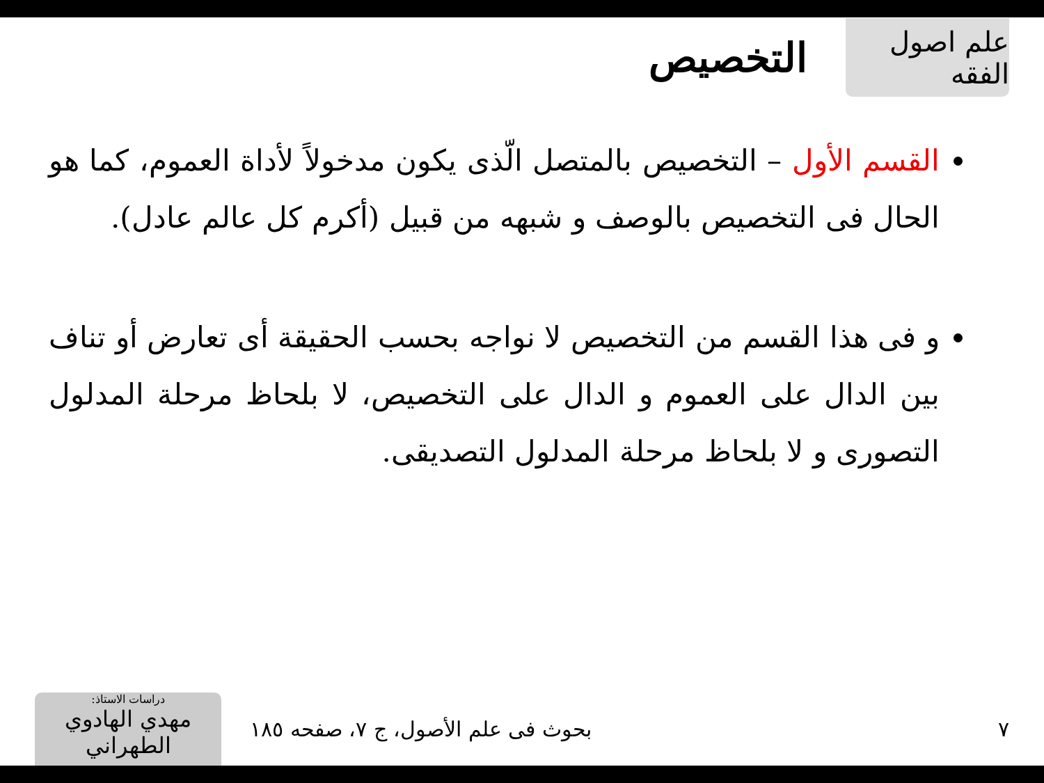علم اصول الفقه
التخصيص
القسم الأول – التخصيص بالمتصل الّذى يكون مدخولاً لأداة العموم، كما هو الحال فى التخصيص بالوصف و شبهه من قبيل (أكرم كل عالم عادل).
و فى هذا القسم من التخصيص لا نواجه بحسب الحقيقة أى تعارض أو تناف بين الدال على العموم و الدال على التخصيص، لا بلحاظ مرحلة المدلول التصورى و لا بلحاظ مرحلة المدلول التصديقى.
٧
بحوث فى علم الأصول، ج ٧، صفحه ١٨٥
دراسات الاستاذ:
مهدي الهادوي الطهراني